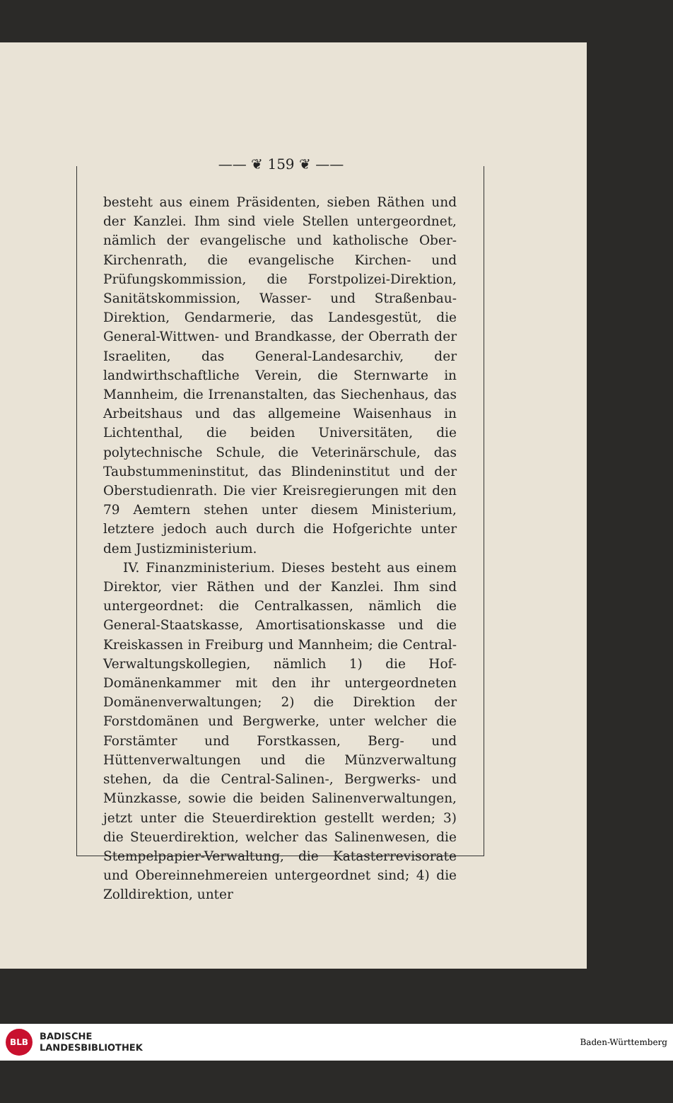—— ❦ 159 ❦ ——
besteht aus einem Präsidenten, sieben Räthen und der Kanzlei. Ihm sind viele Stellen untergeordnet, nämlich der evangelische und katholische Ober-Kirchenrath, die evangelische Kirchen- und Prüfungskommission, die Forstpolizei-Direktion, Sanitätskommission, Wasser- und Straßenbau-Direktion, Gendarmerie, das Landesgestüt, die General-Wittwen- und Brandkasse, der Oberrath der Israeliten, das General-Landesarchiv, der landwirthschaftliche Verein, die Sternwarte in Mannheim, die Irrenanstalten, das Siechenhaus, das Arbeitshaus und das allgemeine Waisenhaus in Lichtenthal, die beiden Universitäten, die polytechnische Schule, die Veterinärschule, das Taubstummeninstitut, das Blindeninstitut und der Oberstudienrath. Die vier Kreisregierungen mit den 79 Aemtern stehen unter diesem Ministerium, letztere jedoch auch durch die Hofgerichte unter dem Justizministerium.
IV. Finanzministerium. Dieses besteht aus einem Direktor, vier Räthen und der Kanzlei. Ihm sind untergeordnet: die Centralkassen, nämlich die General-Staatskasse, Amortisationskasse und die Kreiskassen in Freiburg und Mannheim; die Central-Verwaltungskollegien, nämlich 1) die Hof-Domänenkammer mit den ihr untergeordneten Domänenverwaltungen; 2) die Direktion der Forstdomänen und Bergwerke, unter welcher die Forstämter und Forstkassen, Berg- und Hüttenverwaltungen und die Münzverwaltung stehen, da die Central-Salinen-, Bergwerks- und Münzkasse, sowie die beiden Salinenverwaltungen, jetzt unter die Steuerdirektion gestellt werden; 3) die Steuerdirektion, welcher das Salinenwesen, die Stempelpapier-Verwaltung, die Katasterrevisorate und Obereinnehmereien untergeordnet sind; 4) die Zolldirektion, unter
BLB
BADISCHE
LANDESBIBLIOTHEK
Baden-Württemberg